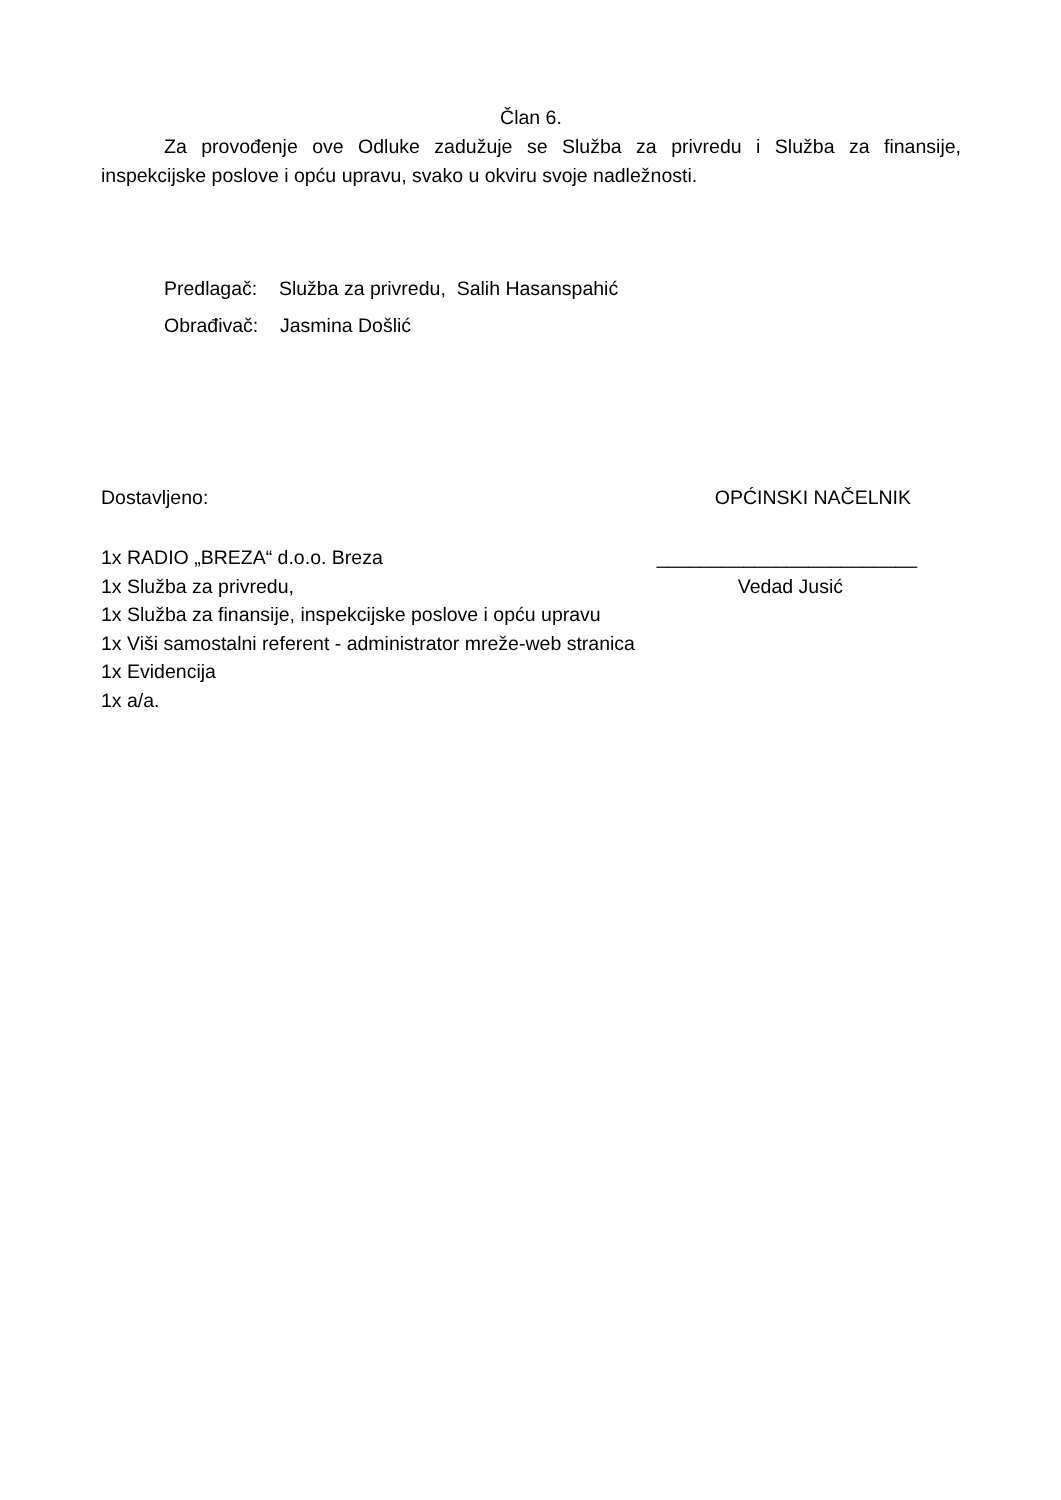Član 6.
Za provođenje ove Odluke zadužuje se Služba za privredu i Služba za finansije, inspekcijske poslove i opću upravu, svako u okviru svoje nadležnosti.
Predlagač: Služba za privredu, Salih Hasanspahić
Obrađivač: Jasmina Došlić
Dostavljeno: OPĆINSKI NAČELNIK
1x RADIO „BREZA“ d.o.o. Breza ________________________
1x Služba za privredu, Vedad Jusić
1x Služba za finansije, inspekcijske poslove i opću upravu
1x Viši samostalni referent - administrator mreže-web stranica
1x Evidencija
1x a/a.